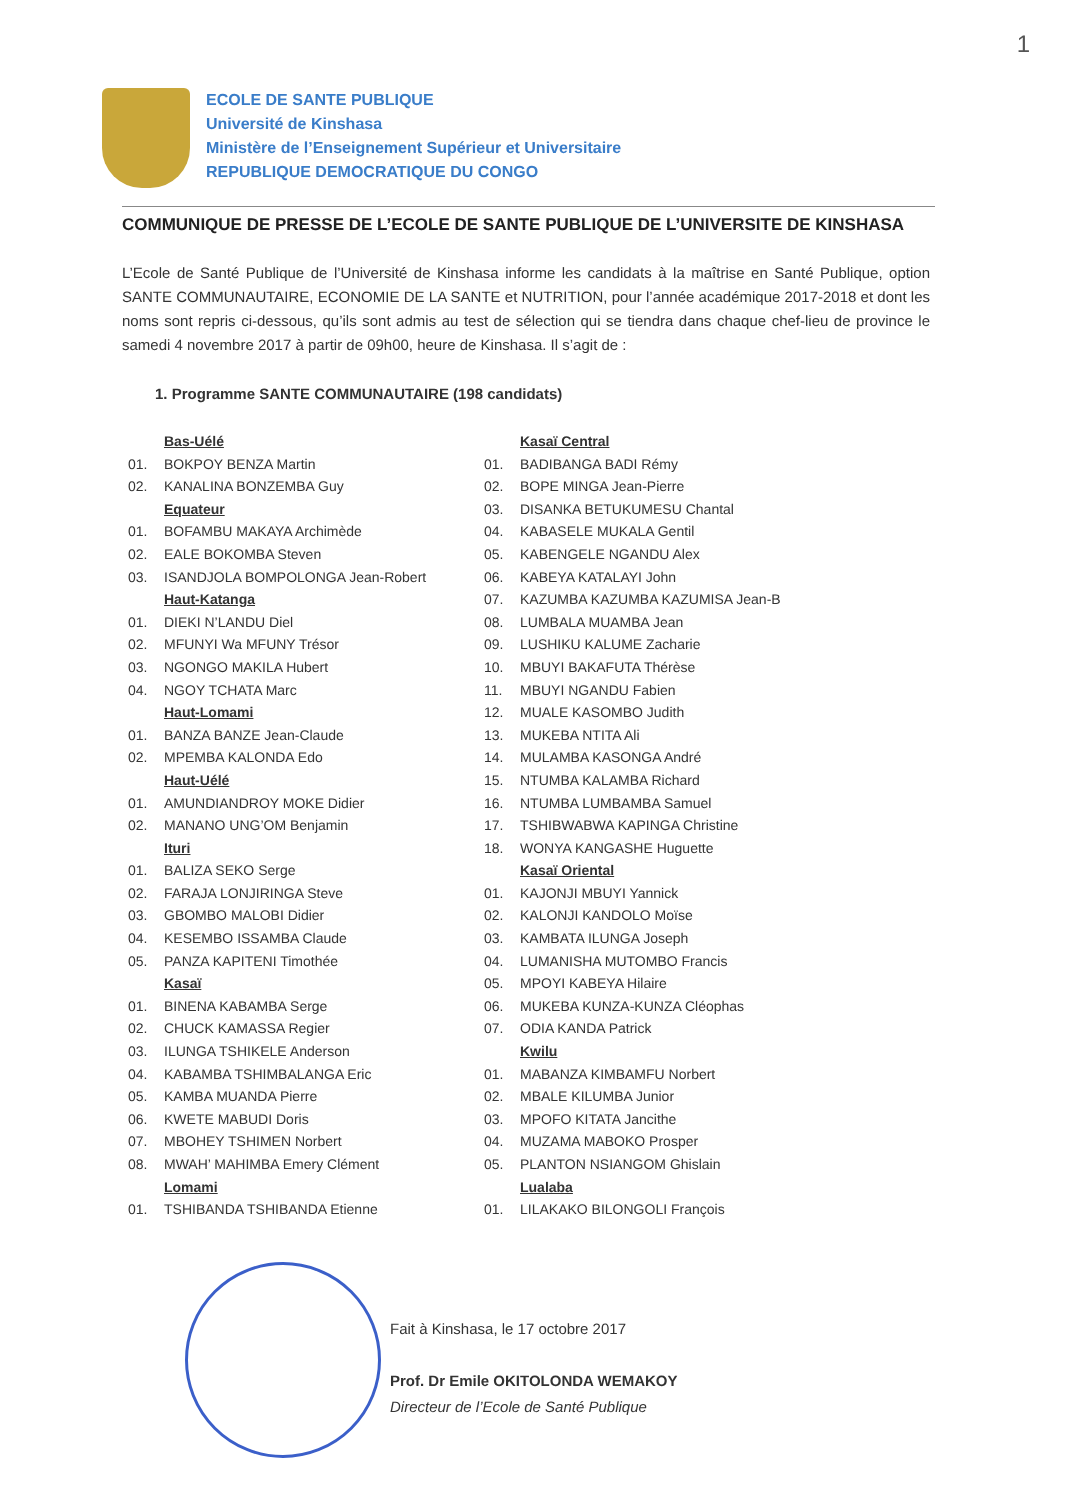1
ECOLE DE SANTE PUBLIQUE
Université de Kinshasa
Ministère de l’Enseignement Supérieur et Universitaire
REPUBLIQUE DEMOCRATIQUE DU CONGO
COMMUNIQUE DE PRESSE DE L’ECOLE DE SANTE PUBLIQUE DE L’UNIVERSITE DE KINSHASA
L’Ecole de Santé Publique de l’Université de Kinshasa informe les candidats à la maîtrise en Santé Publique, option SANTE COMMUNAUTAIRE, ECONOMIE DE LA SANTE et NUTRITION, pour l’année académique 2017-2018 et dont les noms sont repris ci-dessous, qu’ils sont admis au test de sélection qui se tiendra dans chaque chef-lieu de province le samedi 4 novembre 2017 à partir de 09h00, heure de Kinshasa. Il s’agit de :
1. Programme SANTE COMMUNAUTAIRE (198 candidats)
Bas-Uélé
01. BOKPOY BENZA Martin
02. KANALINA BONZEMBA Guy
Equateur
01. BOFAMBU MAKAYA Archimède
02. EALE BOKOMBA Steven
03. ISANDJOLA BOMPOLONGA Jean-Robert
Haut-Katanga
01. DIEKI N’LANDU Diel
02. MFUNYI Wa MFUNY Trésor
03. NGONGO MAKILA Hubert
04. NGOY TCHATA Marc
Haut-Lomami
01. BANZA BANZE Jean-Claude
02. MPEMBA KALONDA Edo
Haut-Uélé
01. AMUNDIANDROY MOKE Didier
02. MANANO UNG’OM Benjamin
Ituri
01. BALIZA SEKO Serge
02. FARAJA LONJIRINGA Steve
03. GBOMBO MALOBI Didier
04. KESEMBO ISSAMBA Claude
05. PANZA KAPITENI Timothée
Kasaï
01. BINENA KABAMBA Serge
02. CHUCK KAMASSA Regier
03. ILUNGA TSHIKELE Anderson
04. KABAMBA TSHIMBALANGA Eric
05. KAMBA MUANDA Pierre
06. KWETE MABUDI Doris
07. MBOHEY TSHIMEN Norbert
08. MWAH’ MAHIMBA Emery Clément
Lomami
01. TSHIBANDA TSHIBANDA Etienne
Kasaï Central
01. BADIBANGA BADI Rémy
02. BOPE MINGA Jean-Pierre
03. DISANKA BETUKUMESU Chantal
04. KABASELE MUKALA Gentil
05. KABENGELE NGANDU Alex
06. KABEYA KATALAYI John
07. KAZUMBA KAZUMBA KAZUMISA Jean-B
08. LUMBALA MUAMBA Jean
09. LUSHIKU KALUME Zacharie
10. MBUYI BAKAFUTA Thérèse
11. MBUYI NGANDU Fabien
12. MUALE KASOMBO Judith
13. MUKEBA NTITA Ali
14. MULAMBA KASONGA André
15. NTUMBA KALAMBA Richard
16. NTUMBA LUMBAMBA Samuel
17. TSHIBWABWA KAPINGA Christine
18. WONYA KANGASHE Huguette
Kasaï Oriental
01. KAJONJI MBUYI Yannick
02. KALONJI KANDOLO Moïse
03. KAMBATA ILUNGA Joseph
04. LUMANISHA MUTOMBO Francis
05. MPOYI KABEYA Hilaire
06. MUKEBA KUNZA-KUNZA Cléophas
07. ODIA KANDA Patrick
Kwilu
01. MABANZA KIMBAMFU Norbert
02. MBALE KILUMBA Junior
03. MPOFO KITATA Jancithe
04. MUZAMA MABOKO Prosper
05. PLANTON NSIANGOM Ghislain
Lualaba
01. LILAKAKO BILONGOLI François
Fait à Kinshasa, le 17 octobre 2017
Prof. Dr Emile OKITOLONDA WEMAKOY
Directeur de l’Ecole de Santé Publique